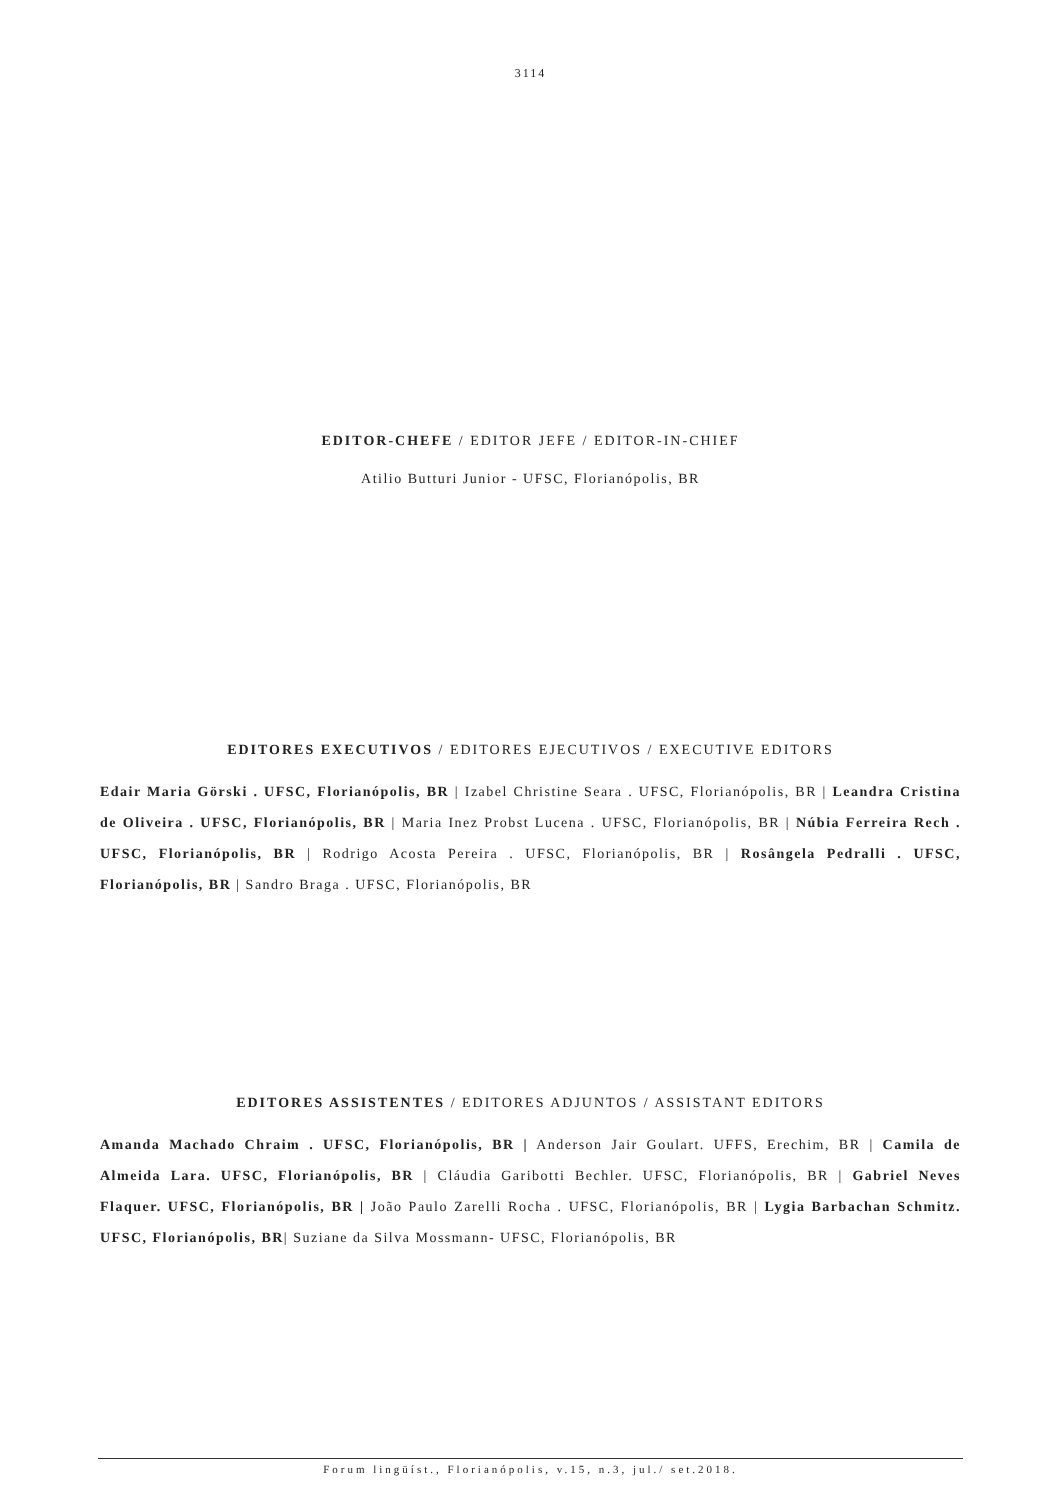3114
EDITOR-CHEFE / EDITOR JEFE / EDITOR-IN-CHIEF
Atilio Butturi Junior - UFSC, Florianópolis, BR
EDITORES EXECUTIVOS / EDITORES EJECUTIVOS / EXECUTIVE EDITORS
Edair Maria Görski . UFSC, Florianópolis, BR | Izabel Christine Seara . UFSC, Florianópolis, BR | Leandra Cristina de Oliveira . UFSC, Florianópolis, BR | Maria Inez Probst Lucena . UFSC, Florianópolis, BR | Núbia Ferreira Rech . UFSC, Florianópolis, BR | Rodrigo Acosta Pereira . UFSC, Florianópolis, BR | Rosângela Pedralli . UFSC, Florianópolis, BR | Sandro Braga . UFSC, Florianópolis, BR
EDITORES ASSISTENTES / EDITORES ADJUNTOS / ASSISTANT EDITORS
Amanda Machado Chraim . UFSC, Florianópolis, BR | Anderson Jair Goulart. UFFS, Erechim, BR | Camila de Almeida Lara. UFSC, Florianópolis, BR | Cláudia Garibotti Bechler. UFSC, Florianópolis, BR | Gabriel Neves Flaquer. UFSC, Florianópolis, BR | João Paulo Zarelli Rocha . UFSC, Florianópolis, BR | Lygia Barbachan Schmitz. UFSC, Florianópolis, BR| Suziane da Silva Mossmann- UFSC, Florianópolis, BR
Forum lingüíst., Florianópolis, v.15, n.3, jul./ set.2018.